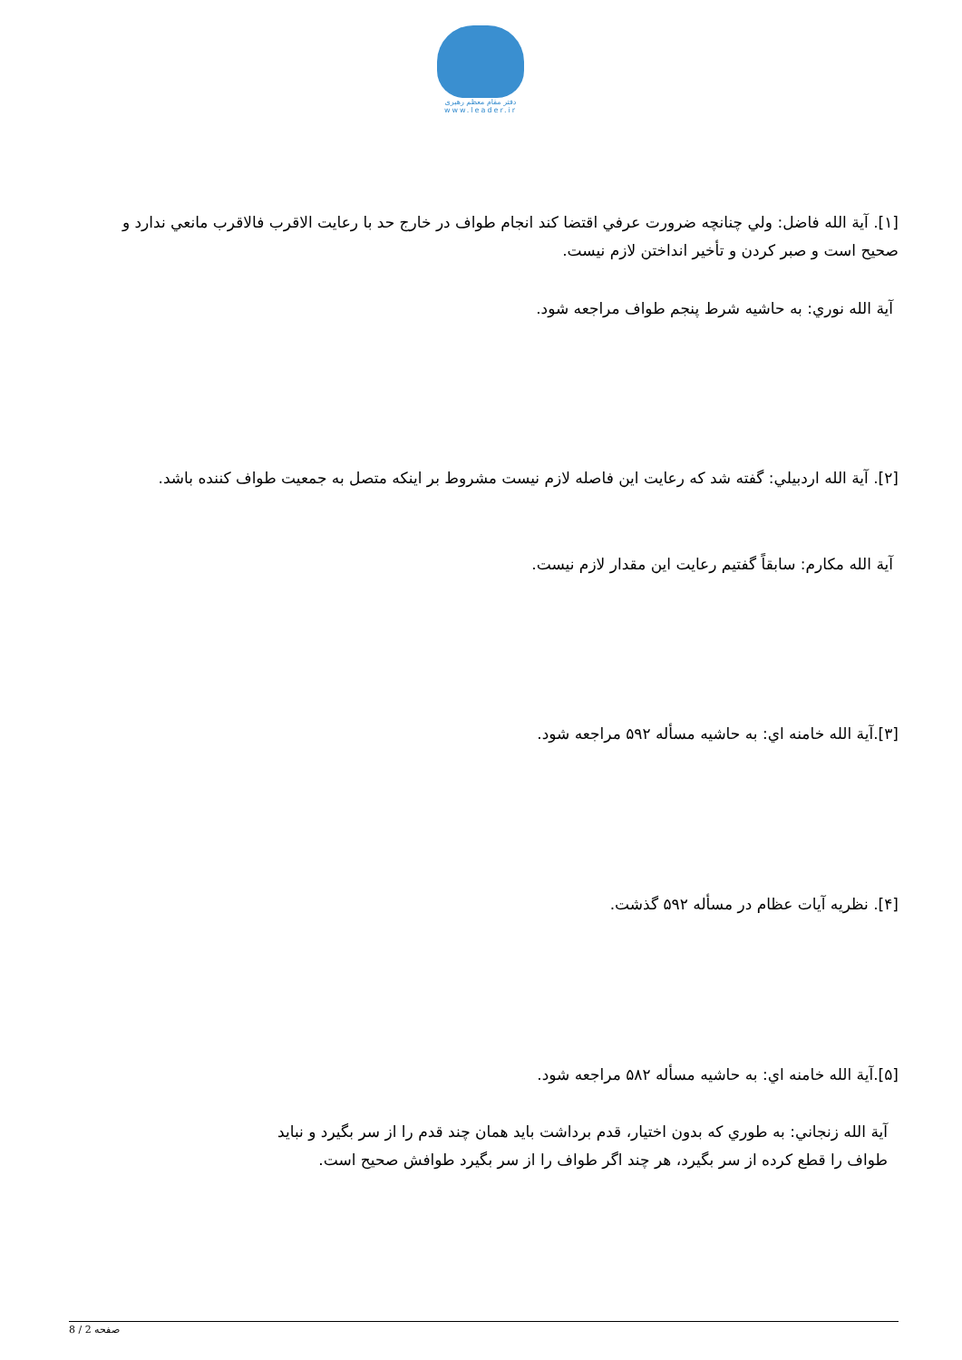دفتر مقام معظم رهبری
www.leader.ir
[۱]. آية الله فاضل: ولي چنانچه ضرورت عرفي اقتضا كند انجام طواف در خارج حد با رعايت الاقرب فالاقرب مانعي ندارد و صحيح است و صبر كردن و تأخير انداختن لازم نيست.
آية الله نوري: به حاشيه شرط پنجم طواف مراجعه شود.
[۲]. آية الله اردبيلي: گفته شد كه رعايت اين فاصله لازم نيست مشروط بر اينكه متصل به جمعيت طواف كننده باشد.
آية الله مكارم: سابقاً گفتيم رعايت اين مقدار لازم نيست.
[۳].آية الله خامنه اي: به حاشيه مسأله ۵۹۲ مراجعه شود.
[۴]. نظريه آيات عظام در مسأله ۵۹۲ گذشت.
[۵].آية الله خامنه اي: به حاشيه مسأله ۵۸۲ مراجعه شود.
آية الله زنجاني: به طوري كه بدون اختيار، قدم برداشت بايد همان چند قدم را از سر بگيرد و نبايد طواف را قطع كرده از سر بگيرد، هر چند اگر طواف را از سر بگيرد طوافش صحيح است.
صفحه 2 / 8